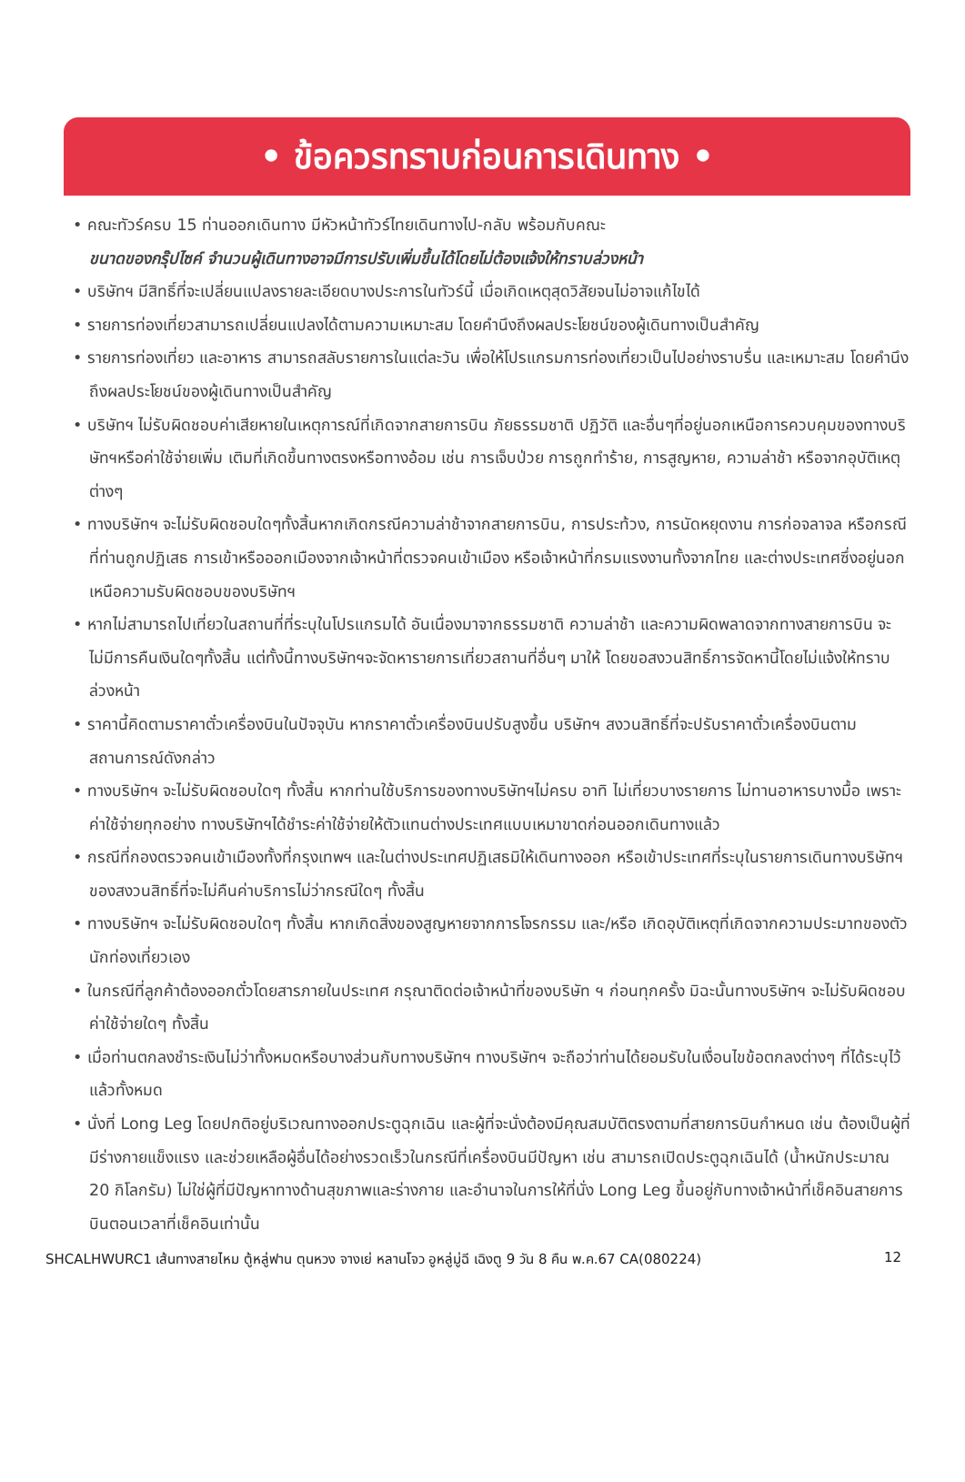• ข้อควรทราบก่อนการเดินทาง •
• คณะทัวร์ครบ 15 ท่านออกเดินทาง มีหัวหน้าทัวร์ไทยเดินทางไป-กลับ พร้อมกับคณะ
ขนาดของกรุ๊ปไซค์ จำนวนผู้เดินทางอาจมีการปรับเพิ่มขึ้นได้โดยไม่ต้องแจ้งให้ทราบล่วงหน้า
• บริษัทฯ มีสิทธิ์ที่จะเปลี่ยนแปลงรายละเอียดบางประการในทัวร์นี้ เมื่อเกิดเหตุสุดวิสัยจนไม่อาจแก้ไขได้
• รายการท่องเที่ยวสามารถเปลี่ยนแปลงได้ตามความเหมาะสม โดยคำนึงถึงผลประโยชน์ของผู้เดินทางเป็นสำคัญ
• รายการท่องเที่ยว และอาหาร สามารถสลับรายการในแต่ละวัน เพื่อให้โปรแกรมการท่องเที่ยวเป็นไปอย่างราบรื่น และเหมาะสม โดยคำนึงถึงผลประโยชน์ของผู้เดินทางเป็นสำคัญ
• บริษัทฯ ไม่รับผิดชอบค่าเสียหายในเหตุการณ์ที่เกิดจากสายการบิน ภัยธรรมชาติ ปฏิวัติ และอื่นๆที่อยู่นอกเหนือการควบคุมของทางบริษัทฯหรือค่าใช้จ่ายเพิ่ม เติมที่เกิดขึ้นทางตรงหรือทางอ้อม เช่น การเจ็บป่วย การถูกทำร้าย, การสูญหาย, ความล่าช้า หรือจากอุบัติเหตุต่างๆ
• ทางบริษัทฯ จะไม่รับผิดชอบใดๆทั้งสิ้นหากเกิดกรณีความล่าช้าจากสายการบิน, การประท้วง, การนัดหยุดงาน การก่อจลาจล หรือกรณีที่ท่านถูกปฏิเสธ การเข้าหรือออกเมืองจากเจ้าหน้าที่ตรวจคนเข้าเมือง หรือเจ้าหน้าที่กรมแรงงานทั้งจากไทย และต่างประเทศซึ่งอยู่นอกเหนือความรับผิดชอบของบริษัทฯ
• หากไม่สามารถไปเที่ยวในสถานที่ที่ระบุในโปรแกรมได้ อันเนื่องมาจากธรรมชาติ ความล่าช้า และความผิดพลาดจากทางสายการบิน จะไม่มีการคืนเงินใดๆทั้งสิ้น แต่ทั้งนี้ทางบริษัทฯจะจัดหารายการเที่ยวสถานที่อื่นๆ มาให้ โดยขอสงวนสิทธิ์การจัดหานี้โดยไม่แจ้งให้ทราบล่วงหน้า
• ราคานี้คิดตามราคาตั๋วเครื่องบินในปัจจุบัน หากราคาตั๋วเครื่องบินปรับสูงขึ้น บริษัทฯ สงวนสิทธิ์ที่จะปรับราคาตั๋วเครื่องบินตามสถานการณ์ดังกล่าว
• ทางบริษัทฯ จะไม่รับผิดชอบใดๆ ทั้งสิ้น หากท่านใช้บริการของทางบริษัทฯไม่ครบ อาทิ ไม่เที่ยวบางรายการ ไม่ทานอาหารบางมื้อ เพราะค่าใช้จ่ายทุกอย่าง ทางบริษัทฯได้ชำระค่าใช้จ่ายให้ตัวแทนต่างประเทศแบบเหมาขาดก่อนออกเดินทางแล้ว
• กรณีที่กองตรวจคนเข้าเมืองทั้งที่กรุงเทพฯ และในต่างประเทศปฏิเสธมิให้เดินทางออก หรือเข้าประเทศที่ระบุในรายการเดินทางบริษัทฯ ของสงวนสิทธิ์ที่จะไม่คืนค่าบริการไม่ว่ากรณีใดๆ ทั้งสิ้น
• ทางบริษัทฯ จะไม่รับผิดชอบใดๆ ทั้งสิ้น หากเกิดสิ่งของสูญหายจากการโจรกรรม และ/หรือ เกิดอุบัติเหตุที่เกิดจากความประมาทของตัวนักท่องเที่ยวเอง
• ในกรณีที่ลูกค้าต้องออกตั๋วโดยสารภายในประเทศ กรุณาติดต่อเจ้าหน้าที่ของบริษัท ฯ ก่อนทุกครั้ง มิฉะนั้นทางบริษัทฯ จะไม่รับผิดชอบค่าใช้จ่ายใดๆ ทั้งสิ้น
• เมื่อท่านตกลงชำระเงินไม่ว่าทั้งหมดหรือบางส่วนกับทางบริษัทฯ ทางบริษัทฯ จะถือว่าท่านได้ยอมรับในเงื่อนไขข้อตกลงต่างๆ ที่ได้ระบุไว้แล้วทั้งหมด
• นั่งที่ Long Leg โดยปกติอยู่บริเวณทางออกประตูฉุกเฉิน และผู้ที่จะนั่งต้องมีคุณสมบัติตรงตามที่สายการบินกำหนด เช่น ต้องเป็นผู้ที่มีร่างกายแข็งแรง และช่วยเหลือผู้อื่นได้อย่างรวดเร็วในกรณีที่เครื่องบินมีปัญหา เช่น สามารถเปิดประตูฉุกเฉินได้ (น้ำหนักประมาณ 20 กิโลกรัม) ไม่ใช่ผู้ที่มีปัญหาทางด้านสุขภาพและร่างกาย และอำนาจในการให้ที่นั่ง Long Leg ขึ้นอยู่กับทางเจ้าหน้าที่เช็คอินสายการบินตอนเวลาที่เช็คอินเท่านั้น
SHCALHWURC1 เส้นทางสายไหม ตู้หลู่ฟาน ตุนหวง จางเย่ หลานโจว อูหลู่มู่ฉี เฉิงตู 9 วัน 8 คืน พ.ค.67 CA(080224) 12